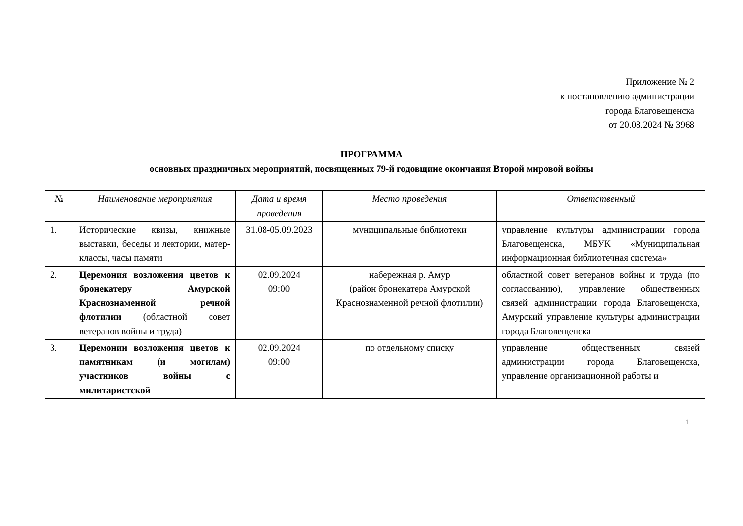Приложение № 2
к постановлению администрации
города Благовещенска
от 20.08.2024 № 3968
ПРОГРАММА
основных праздничных мероприятий, посвященных 79-й годовщине окончания Второй мировой войны
| № | Наименование мероприятия | Дата и время проведения | Место проведения | Ответственный |
| --- | --- | --- | --- | --- |
| 1. | Исторические квизы, книжные выставки, беседы и лектории, матер-классы, часы памяти | 31.08-05.09.2023 | муниципальные библиотеки | управление культуры администрации города Благовещенска, МБУК «Муниципальная информационная библиотечная система» |
| 2. | Церемония возложения цветов к бронекатеру Амурской Краснознаменной речной флотилии (областной совет ветеранов войны и труда) | 02.09.2024 09:00 | набережная р. Амур (район бронекатера Амурской Краснознаменной речной флотилии) | областной совет ветеранов войны и труда (по согласованию), управление общественных связей администрации города Благовещенска, Амурский управление культуры администрации города Благовещенска |
| 3. | Церемонии возложения цветов к памятникам (и могилам) участников войны с милитаристской | 02.09.2024 09:00 | по отдельному списку | управление общественных связей администрации города Благовещенска, управление организационной работы и |
1